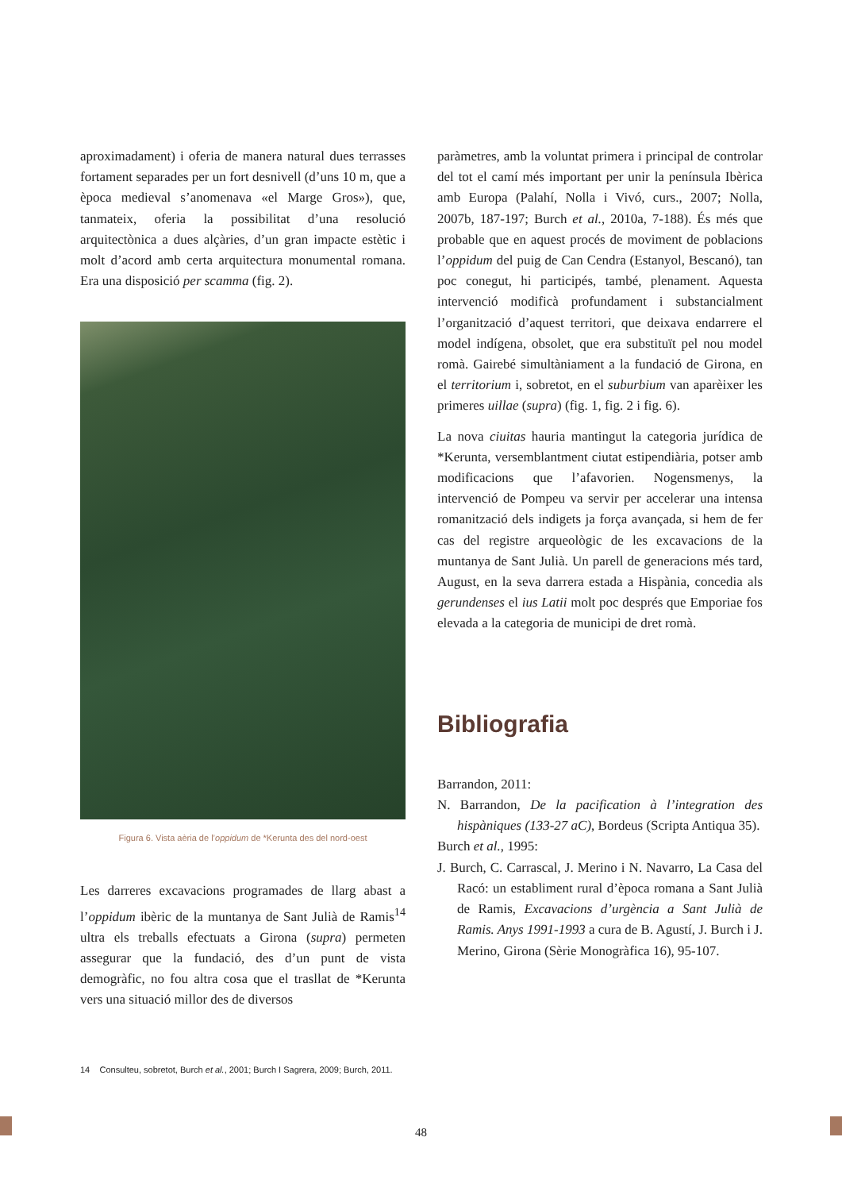aproximadament) i oferia de manera natural dues terrasses fortament separades per un fort desnivell (d’uns 10 m, que a època medieval s’anomenava «el Marge Gros»), que, tanmateix, oferia la possibilitat d’una resolució arquitectònica a dues alçàries, d’un gran impacte estètic i molt d’acord amb certa arquitectura monumental romana. Era una disposició per scamma (fig. 2).
Figura 6. Vista aèria de l’oppidum de *Kerunta des del nord-oest
Les darreres excavacions programades de llarg abast a l’oppidum ibèric de la muntanya de Sant Julià de Ramis<sup>14</sup> ultra els treballs efectuats a Girona (supra) permeten assegurar que la fundació, des d’un punt de vista demogràfic, no fou altra cosa que el trasllat de *Kerunta vers una situació millor des de diversos
paràmetres, amb la voluntat primera i principal de controlar del tot el camí més important per unir la península Ibèrica amb Europa (Palahí, Nolla i Vivó, curs., 2007; Nolla, 2007b, 187-197; Burch et al., 2010a, 7-188). És més que probable que en aquest procés de moviment de poblacions l’oppidum del puig de Can Cendra (Estanyol, Bescanó), tan poc conegut, hi participés, també, plenament. Aquesta intervenció modificà profundament i substancialment l’organització d’aquest territori, que deixava endarrere el model indígena, obsolet, que era substituït pel nou model romà. Gairebé simultàniament a la fundació de Girona, en el territorium i, sobretot, en el suburbium van aparèixer les primeres uillae (supra) (fig. 1, fig. 2 i fig. 6).
La nova ciuitas hauria mantingut la categoria jurídica de *Kerunta, versemblantment ciutat estipendiària, potser amb modificacions que l’afavorien. Nogensmenys, la intervenció de Pompeu va servir per accelerar una intensa romanització dels indigets ja força avançada, si hem de fer cas del registre arqueològic de les excavacions de la muntanya de Sant Julià. Un parell de generacions més tard, August, en la seva darrera estada a Hispània, concedia als gerundenses el ius Latii molt poc després que Emporiae fos elevada a la categoria de municipi de dret romà.
Bibliografia
Barrandon, 2011:
N. Barrandon, De la pacification à l’integration des hispàniques (133-27 aC), Bordeus (Scripta Antiqua 35).
Burch et al., 1995:
J. Burch, C. Carrascal, J. Merino i N. Navarro, La Casa del Racó: un establiment rural d’època romana a Sant Julià de Ramis, Excavacions d’urgència a Sant Julià de Ramis. Anys 1991-1993 a cura de B. Agustí, J. Burch i J. Merino, Girona (Sèrie Monogràfica 16), 95-107.
14 Consulteu, sobretot, Burch et al., 2001; Burch I Sagrera, 2009; Burch, 2011.
48